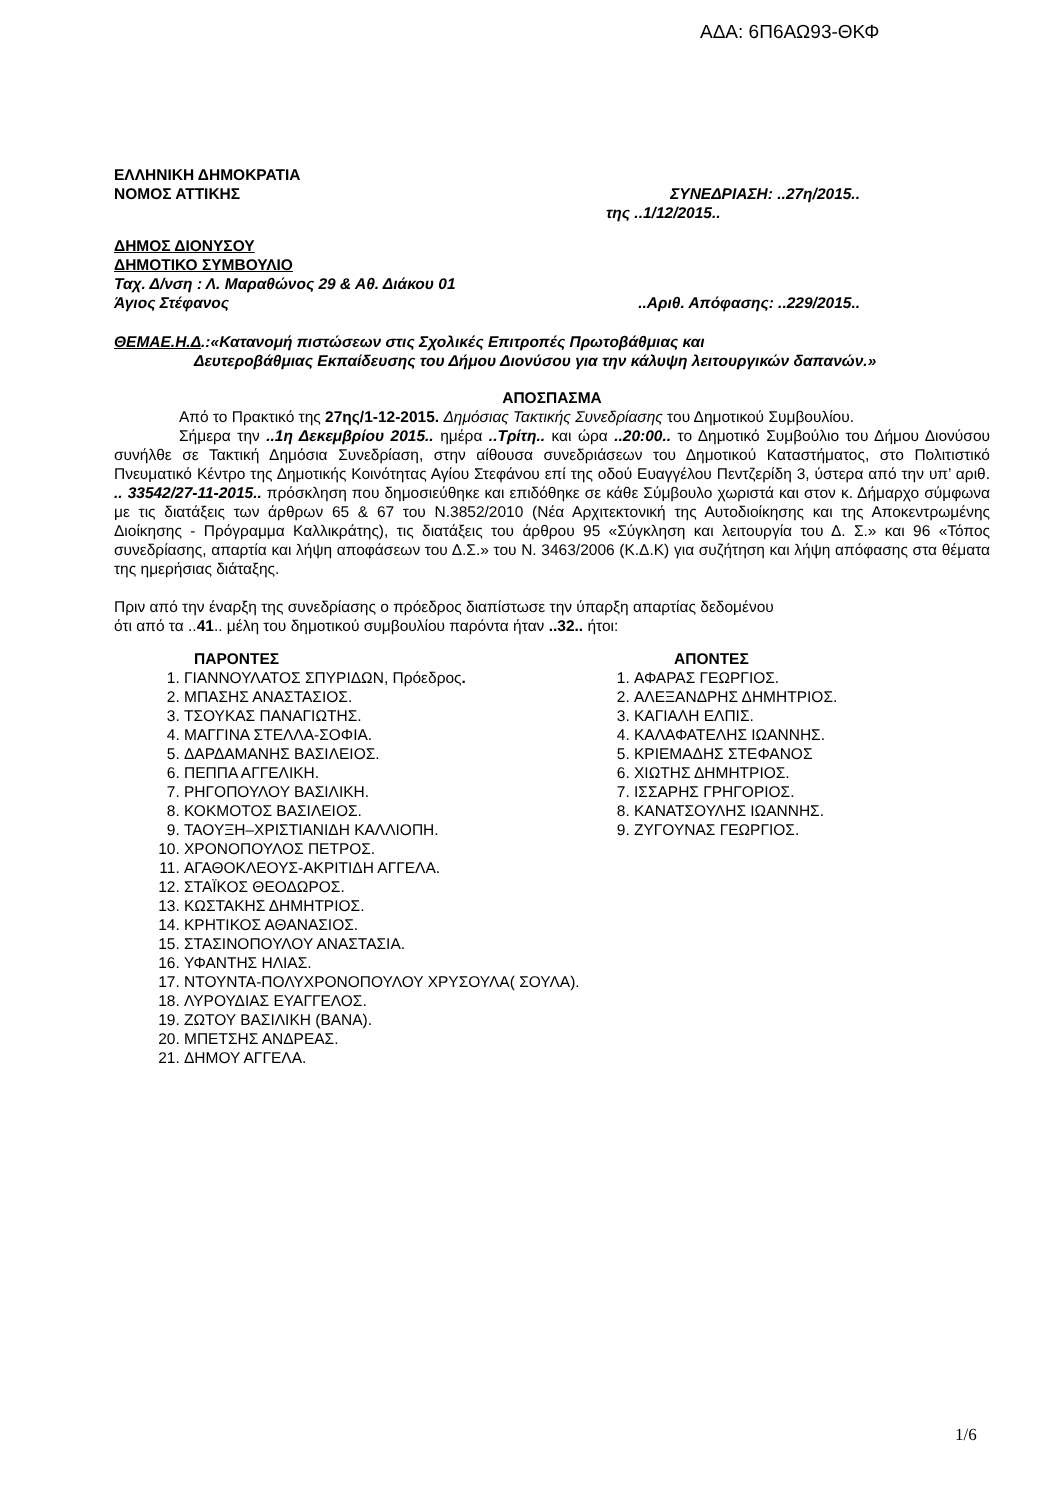ΑΔΑ: 6Π6ΑΩ93-ΘΚΦ
ΕΛΛΗΝΙΚΗ ΔΗΜΟΚΡΑΤΙΑ
ΝΟΜΟΣ ΑΤΤΙΚΗΣ ΣΥΝΕΔΡΙΑΣΗ: ..27η/2015..
της ..1/12/2015..
ΔΗΜΟΣ ΔΙΟΝΥΣΟΥ
ΔΗΜΟΤΙΚΟ ΣΥΜΒΟΥΛΙΟ
Ταχ. Δ/νση : Λ. Μαραθώνος 29 & Αθ. Διάκου 01
Άγιος Στέφανος..Αριθ. Απόφασης: ..229/2015..
ΘΕΜΑΕ.Η.Δ.:«Κατανομή πιστώσεων στις Σχολικές Επιτροπές Πρωτοβάθμιας και
Δευτεροβάθμιας Εκπαίδευσης του Δήμου Διονύσου για την κάλυψη λειτουργικών δαπανών.»
ΑΠΟΣΠΑΣΜΑ
Από το Πρακτικό της 27ης/1-12-2015. Δημόσιας Τακτικής Συνεδρίασης του Δημοτικού Συμβουλίου.
Σήμερα την ..1η Δεκεμβρίου 2015.. ημέρα ..Τρίτη.. και ώρα ..20:00.. το Δημοτικό Συμβούλιο του Δήμου Διονύσου συνήλθε σε Τακτική Δημόσια Συνεδρίαση, στην αίθουσα συνεδριάσεων του Δημοτικού Καταστήματος, στο Πολιτιστικό Πνευματικό Κέντρο της Δημοτικής Κοινότητας Αγίου Στεφάνου επί της οδού Ευαγγέλου Πεντζερίδη 3, ύστερα από την υπ’ αριθ. .. 33542/27-11-2015.. πρόσκληση που δημοσιεύθηκε και επιδόθηκε σε κάθε Σύμβουλο χωριστά και στον κ. Δήμαρχο σύμφωνα με τις διατάξεις των άρθρων 65 & 67 του Ν.3852/2010 (Νέα Αρχιτεκτονική της Αυτοδιοίκησης και της Αποκεντρωμένης Διοίκησης - Πρόγραμμα Καλλικράτης), τις διατάξεις του άρθρου 95 «Σύγκληση και λειτουργία του Δ. Σ.» και 96 «Τόπος συνεδρίασης, απαρτία και λήψη αποφάσεων του Δ.Σ.» του Ν. 3463/2006 (Κ.Δ.Κ) για συζήτηση και λήψη απόφασης στα θέματα της ημερήσιας διάταξης.
Πριν από την έναρξη της συνεδρίασης ο πρόεδρος διαπίστωσε την ύπαρξη απαρτίας δεδομένου
ότι από τα ..41.. μέλη του δημοτικού συμβουλίου παρόντα ήταν ..32.. ήτοι:
ΠΑΡΟΝΤΕΣ
1. ΓΙΑΝΝΟΥΛΑΤΟΣ ΣΠΥΡΙΔΩΝ, Πρόεδρος.
2. ΜΠΑΣΗΣ ΑΝΑΣΤΑΣΙΟΣ.
3. ΤΣΟΥΚΑΣ ΠΑΝΑΓΙΩΤΗΣ.
4. ΜΑΓΓΙΝΑ ΣΤΕΛΛΑ-ΣΟΦΙΑ.
5. ΔΑΡΔΑΜΑΝΗΣ ΒΑΣΙΛΕΙΟΣ.
6. ΠΕΠΠΑ ΑΓΓΕΛΙΚΗ.
7. ΡΗΓΟΠΟΥΛΟΥ ΒΑΣΙΛΙΚΗ.
8. ΚΟΚΜΟΤΟΣ ΒΑΣΙΛΕΙΟΣ.
9. ΤΑΟΥΞΗ–ΧΡΙΣΤΙΑΝΙΔΗ ΚΑΛΛΙΟΠΗ.
10. ΧΡΟΝΟΠΟΥΛΟΣ ΠΕΤΡΟΣ.
11. ΑΓΑΘΟΚΛΕΟΥΣ-ΑΚΡΙΤΙΔΗ ΑΓΓΕΛΑ.
12. ΣΤΑΪΚΟΣ ΘΕΟΔΩΡΟΣ.
13. ΚΩΣΤΑΚΗΣ ΔΗΜΗΤΡΙΟΣ.
14. ΚΡΗΤΙΚΟΣ ΑΘΑΝΑΣΙΟΣ.
15. ΣΤΑΣΙΝΟΠΟΥΛΟΥ ΑΝΑΣΤΑΣΙΑ.
16. ΥΦΑΝΤΗΣ ΗΛΙΑΣ.
17. ΝΤΟΥΝΤΑ-ΠΟΛΥΧΡΟΝΟΠΟΥΛΟΥ ΧΡΥΣΟΥΛΑ( ΣΟΥΛΑ).
18. ΛΥΡΟΥΔΙΑΣ ΕΥΑΓΓΕΛΟΣ.
19. ΖΩΤΟΥ ΒΑΣΙΛΙΚΗ (ΒΑΝΑ).
20. ΜΠΕΤΣΗΣ ΑΝΔΡΕΑΣ.
21. ΔΗΜΟΥ ΑΓΓΕΛΑ.
ΑΠΟΝΤΕΣ
1. ΑΦΑΡΑΣ ΓΕΩΡΓΙΟΣ.
2. ΑΛΕΞΑΝΔΡΗΣ ΔΗΜΗΤΡΙΟΣ.
3. ΚΑΓΙΑΛΗ ΕΛΠΙΣ.
4. ΚΑΛΑΦΑΤΕΛΗΣ ΙΩΑΝΝΗΣ.
5. ΚΡΙΕΜΑΔΗΣ ΣΤΕΦΑΝΟΣ
6. ΧΙΩΤΗΣ ΔΗΜΗΤΡΙΟΣ.
7. ΙΣΣΑΡΗΣ ΓΡΗΓΟΡΙΟΣ.
8. ΚΑΝΑΤΣΟΥΛΗΣ ΙΩΑΝΝΗΣ.
9. ΖΥΓΟΥΝΑΣ ΓΕΩΡΓΙΟΣ.
1/6